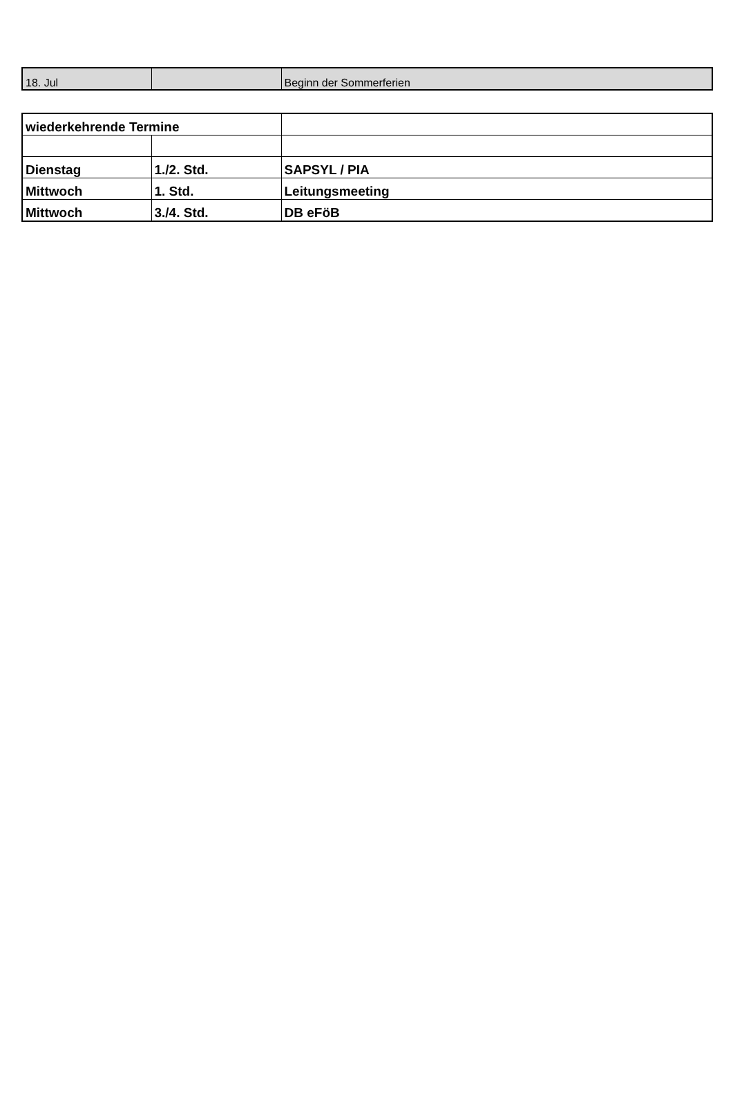| 18. Jul | | Beginn der Sommerferien |
| wiederkehrende Termine | | |
| Dienstag | 1./2. Std. | SAPSYL / PIA |
| Mittwoch | 1. Std. | Leitungsmeeting |
| Mittwoch | 3./4. Std. | DB eFöB |